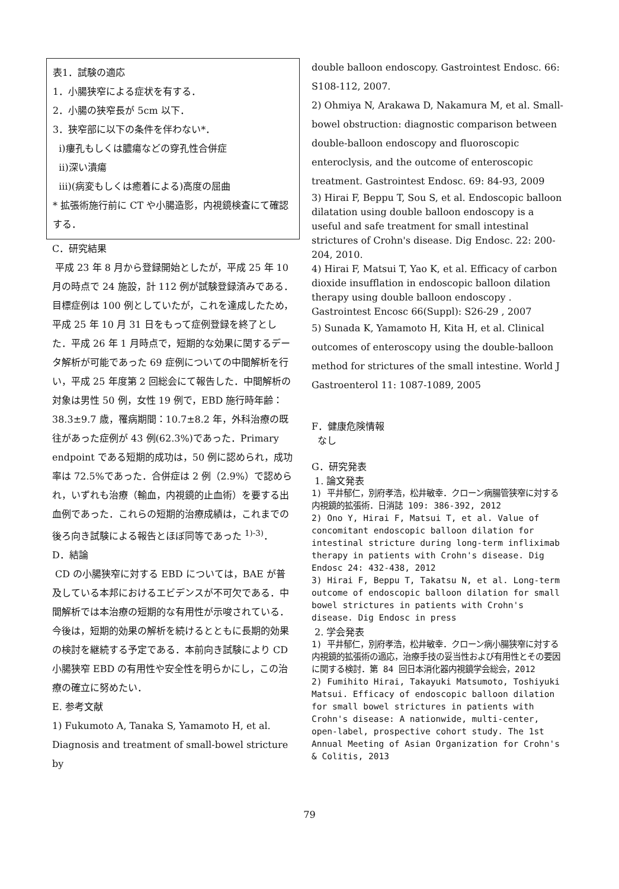表1．試験の適応
1．小腸狭窄による症状を有する．
2．小腸の狭窄長が 5cm 以下．
3．狭窄部に以下の条件を伴わない*．
ⅰ)瘻孔もしくは膿瘍などの穿孔性合併症
ⅱ)深い潰瘍
ⅲ)(病変もしくは癒着による)高度の屈曲
* 拡張術施行前に CT や小腸造影，内視鏡検査にて確認する．
C．研究結果
平成 23 年 8 月から登録開始としたが，平成 25 年 10 月の時点で 24 施設，計 112 例が試験登録済みである．目標症例は 100 例としていたが，これを達成したため，平成 25 年 10 月 31 日をもって症例登録を終了とした．平成 26 年 1 月時点で，短期的な効果に関するデータ解析が可能であった 69 症例についての中間解析を行い，平成 25 年度第 2 回総会にて報告した．中間解析の対象は男性 50 例，女性 19 例で，EBD 施行時年齢：38.3±9.7 歳，罹病期間：10.7±8.2 年，外科治療の既往があった症例が 43 例(62.3%)であった．Primary endpoint である短期的成功は，50 例に認められ，成功率は 72.5%であった．合併症は 2 例（2.9%）で認められ，いずれも治療（輸血，内視鏡的止血術）を要する出血例であった．これらの短期的治療成績は，これまでの後ろ向き試験による報告とほぼ同等であった <sup>1)-3)</sup>．
D．結論
CD の小腸狭窄に対する EBD については，BAE が普及している本邦におけるエビデンスが不可欠である．中間解析では本治療の短期的な有用性が示唆されている．今後は，短期的効果の解析を続けるとともに長期的効果の検討を継続する予定である．本前向き試験により CD 小腸狭窄 EBD の有用性や安全性を明らかにし，この治療の確立に努めたい．
E. 参考文献
1) Fukumoto A, Tanaka S, Yamamoto H, et al. Diagnosis and treatment of small-bowel stricture by
double balloon endoscopy. Gastrointest Endosc. 66: S108-112, 2007.
2) Ohmiya N, Arakawa D, Nakamura M, et al. Small-bowel obstruction: diagnostic comparison between double-balloon endoscopy and fluoroscopic enteroclysis, and the outcome of enteroscopic treatment. Gastrointest Endosc. 69: 84-93, 2009
3) Hirai F, Beppu T, Sou S, et al. Endoscopic balloon dilatation using double balloon endoscopy is a useful and safe treatment for small intestinal strictures of Crohn's disease. Dig Endosc. 22: 200-204, 2010.
4) Hirai F, Matsui T, Yao K, et al. Efficacy of carbon dioxide insufflation in endoscopic balloon dilation therapy using double balloon endoscopy . Gastrointest Encosc 66(Suppl): S26-29 , 2007
5) Sunada K, Yamamoto H, Kita H, et al. Clinical outcomes of enteroscopy using the double-balloon method for strictures of the small intestine. World J Gastroenterol 11: 1087-1089, 2005
F．健康危険情報
なし
G．研究発表
1. 論文発表
1) 平井郁仁，別府孝浩，松井敏幸．クローン病腸管狭窄に対する内視鏡的拡張術．日消誌 109: 386-392, 2012
2) Ono Y, Hirai F, Matsui T, et al. Value of concomitant endoscopic balloon dilation for intestinal stricture during long-term infliximab therapy in patients with Crohn's disease. Dig Endosc 24: 432-438, 2012
3) Hirai F, Beppu T, Takatsu N, et al. Long-term outcome of endoscopic balloon dilation for small bowel strictures in patients with Crohn's disease. Dig Endosc in press
2. 学会発表
1) 平井郁仁，別府孝浩，松井敏幸．クローン病小腸狭窄に対する内視鏡的拡張術の適応，治療手技の妥当性および有用性とその要因に関する検討．第 84 回日本消化器内視鏡学会総会，2012
2) Fumihito Hirai, Takayuki Matsumoto, Toshiyuki Matsui. Efficacy of endoscopic balloon dilation for small bowel strictures in patients with Crohn's disease: A nationwide, multi-center, open-label, prospective cohort study. The 1st Annual Meeting of Asian Organization for Crohn's & Colitis, 2013
79